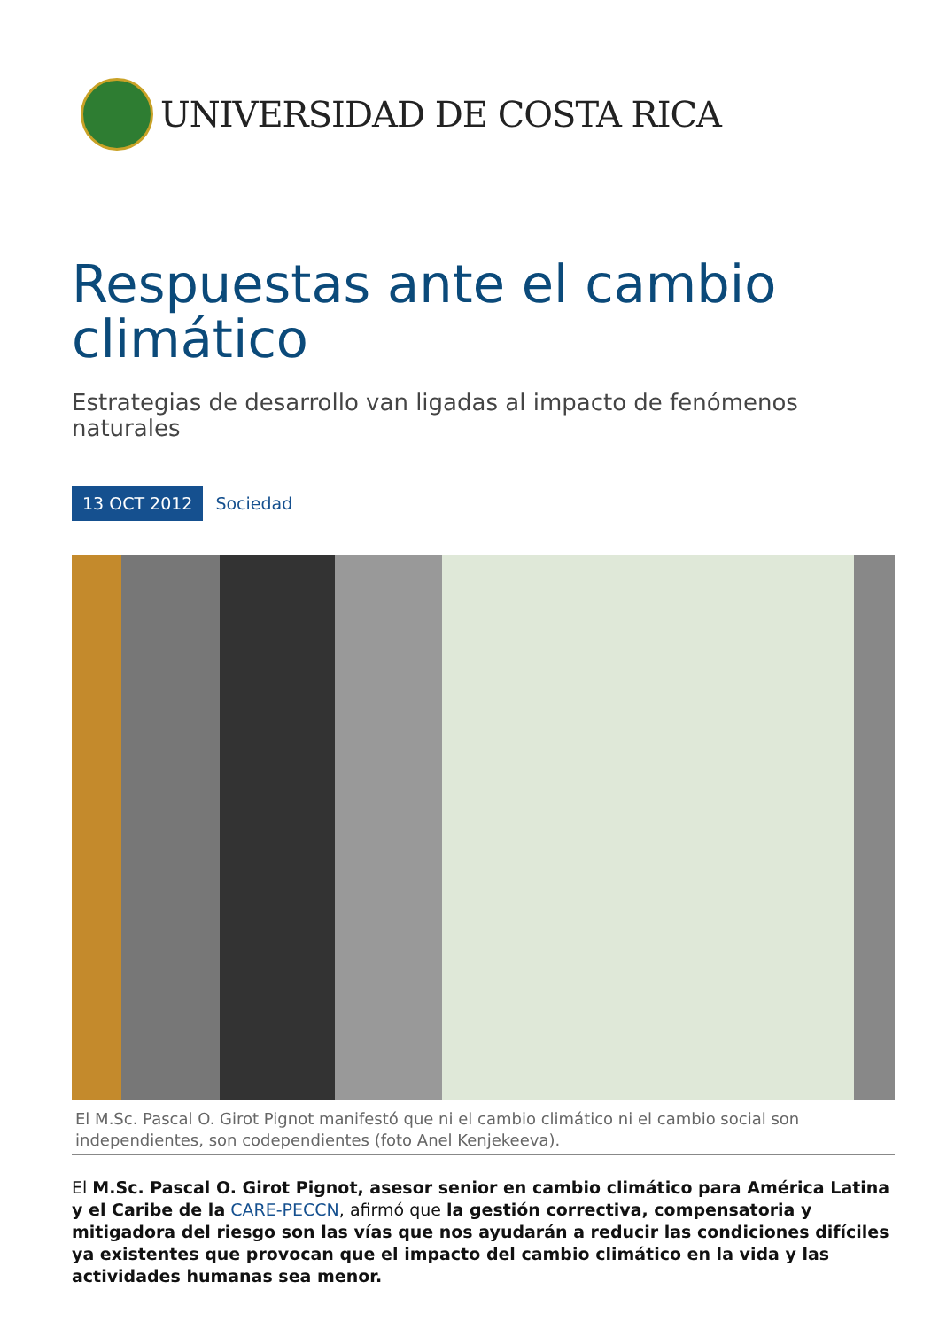UNIVERSIDAD DE COSTA RICA
Respuestas ante el cambio climático
Estrategias de desarrollo van ligadas al impacto de fenómenos naturales
13 OCT 2012 Sociedad
El M.Sc. Pascal O. Girot Pignot manifestó que ni el cambio climático ni el cambio social son independientes, son codependientes (foto Anel Kenjekeeva).
El M.Sc. Pascal O. Girot Pignot, asesor senior en cambio climático para América Latina y el Caribe de la CARE-PECCN, afirmó que la gestión correctiva, compensatoria y mitigadora del riesgo son las vías que nos ayudarán a reducir las condiciones difíciles ya existentes que provocan que el impacto del cambio climático en la vida y las actividades humanas sea menor.